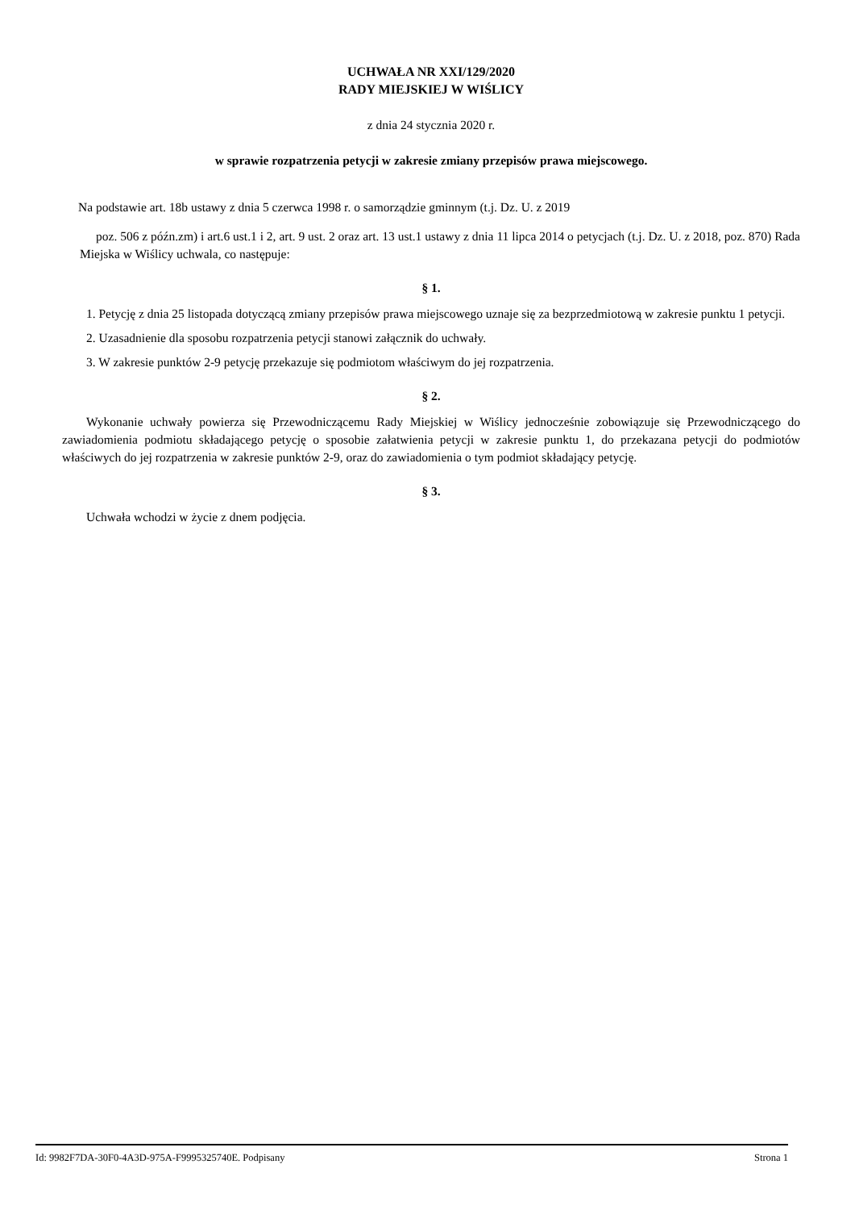UCHWAŁA NR XXI/129/2020
RADY MIEJSKIEJ W WIŚLICY
z dnia 24 stycznia 2020 r.
w sprawie rozpatrzenia petycji w zakresie zmiany przepisów prawa miejscowego.
Na podstawie art. 18b ustawy z dnia 5 czerwca 1998 r. o samorządzie gminnym (t.j. Dz. U. z 2019
poz. 506 z późn.zm) i art.6 ust.1 i 2, art. 9 ust. 2 oraz art. 13 ust.1 ustawy z dnia 11 lipca 2014 o petycjach (t.j. Dz. U. z 2018, poz. 870) Rada Miejska w Wiślicy uchwala, co następuje:
§ 1.
1. Petycję z dnia 25 listopada dotyczącą zmiany przepisów prawa miejscowego uznaje się za bezprzedmiotową w zakresie punktu 1 petycji.
2. Uzasadnienie dla sposobu rozpatrzenia petycji stanowi załącznik do uchwały.
3. W zakresie punktów 2-9 petycję przekazuje się podmiotom właściwym do jej rozpatrzenia.
§ 2.
Wykonanie uchwały powierza się Przewodniczącemu Rady Miejskiej w Wiślicy jednocześnie zobowiązuje się Przewodniczącego do zawiadomienia podmiotu składającego petycję o sposobie załatwienia petycji w zakresie punktu 1, do przekazana petycji do podmiotów właściwych do jej rozpatrzenia w zakresie punktów 2-9, oraz do zawiadomienia o tym podmiot składający petycję.
§ 3.
Uchwała wchodzi w życie z dnem podjęcia.
Id: 9982F7DA-30F0-4A3D-975A-F9995325740E. Podpisany Strona 1